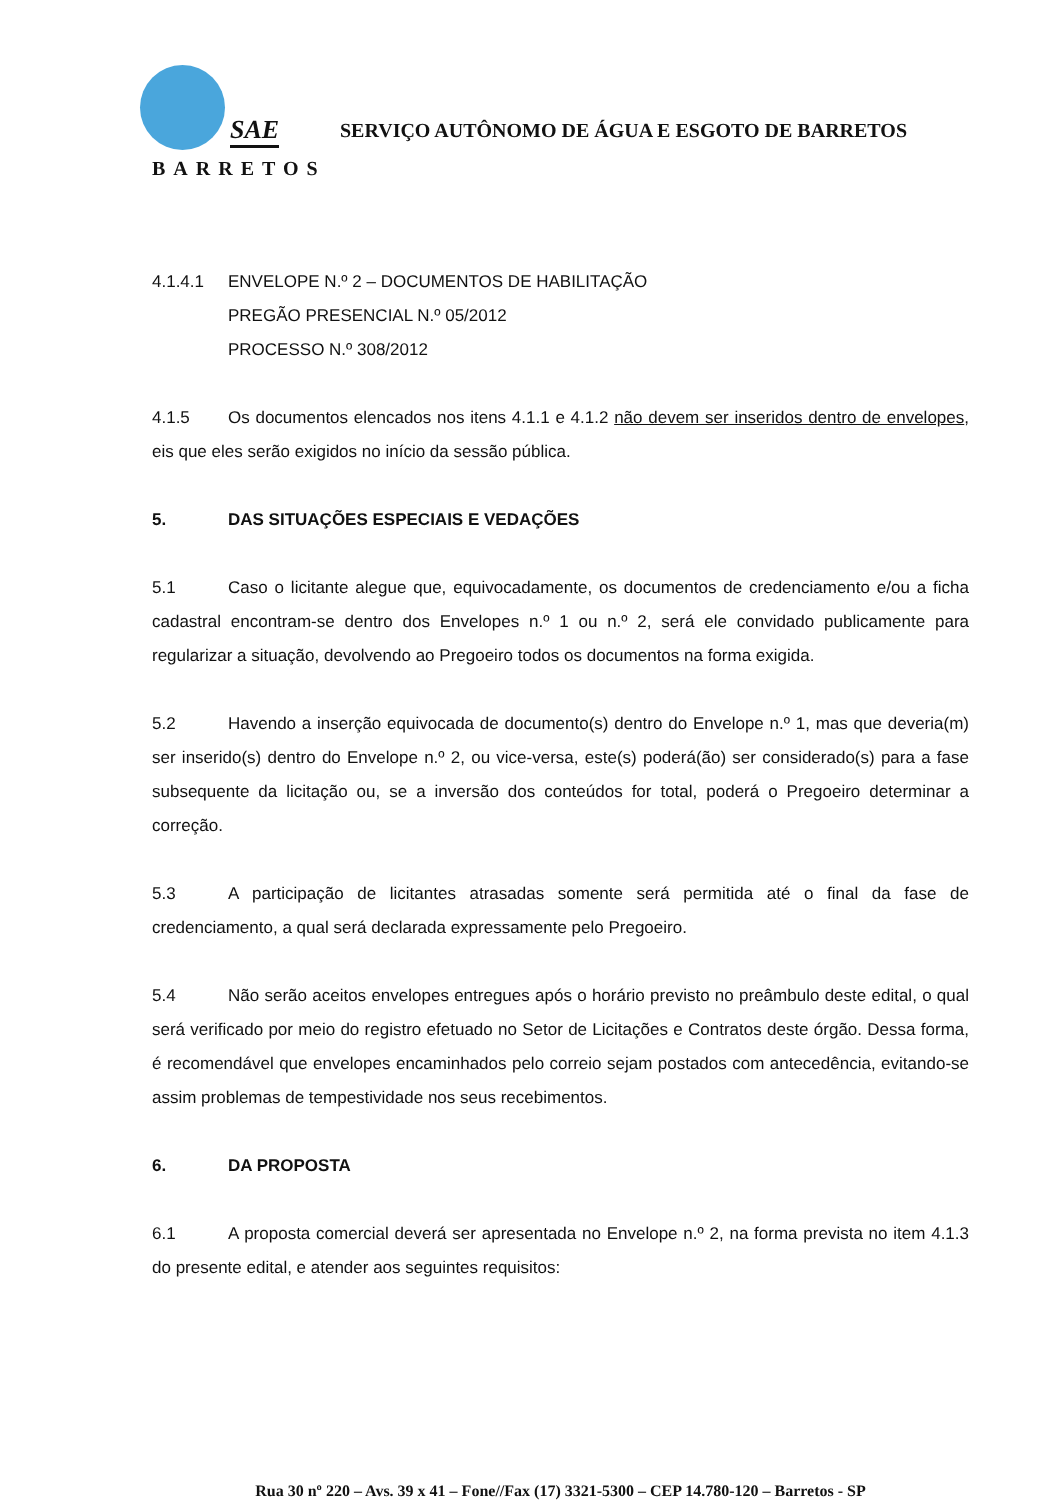SAE
BARRETOS
SERVIÇO AUTÔNOMO DE ÁGUA E ESGOTO DE BARRETOS
4.1.4.1 ENVELOPE N.º 2 – DOCUMENTOS DE HABILITAÇÃO
PREGÃO PRESENCIAL N.º 05/2012
PROCESSO N.º 308/2012
4.1.5 Os documentos elencados nos itens 4.1.1 e 4.1.2 não devem ser inseridos dentro de envelopes, eis que eles serão exigidos no início da sessão pública.
5. DAS SITUAÇÕES ESPECIAIS E VEDAÇÕES
5.1 Caso o licitante alegue que, equivocadamente, os documentos de credenciamento e/ou a ficha cadastral encontram-se dentro dos Envelopes n.º 1 ou n.º 2, será ele convidado publicamente para regularizar a situação, devolvendo ao Pregoeiro todos os documentos na forma exigida.
5.2 Havendo a inserção equivocada de documento(s) dentro do Envelope n.º 1, mas que deveria(m) ser inserido(s) dentro do Envelope n.º 2, ou vice-versa, este(s) poderá(ão) ser considerado(s) para a fase subsequente da licitação ou, se a inversão dos conteúdos for total, poderá o Pregoeiro determinar a correção.
5.3 A participação de licitantes atrasadas somente será permitida até o final da fase de credenciamento, a qual será declarada expressamente pelo Pregoeiro.
5.4 Não serão aceitos envelopes entregues após o horário previsto no preâmbulo deste edital, o qual será verificado por meio do registro efetuado no Setor de Licitações e Contratos deste órgão. Dessa forma, é recomendável que envelopes encaminhados pelo correio sejam postados com antecedência, evitando-se assim problemas de tempestividade nos seus recebimentos.
6. DA PROPOSTA
6.1 A proposta comercial deverá ser apresentada no Envelope n.º 2, na forma prevista no item 4.1.3 do presente edital, e atender aos seguintes requisitos:
Rua 30 nº 220 – Avs. 39 x 41 – Fone//Fax (17) 3321-5300 – CEP 14.780-120 – Barretos - SP